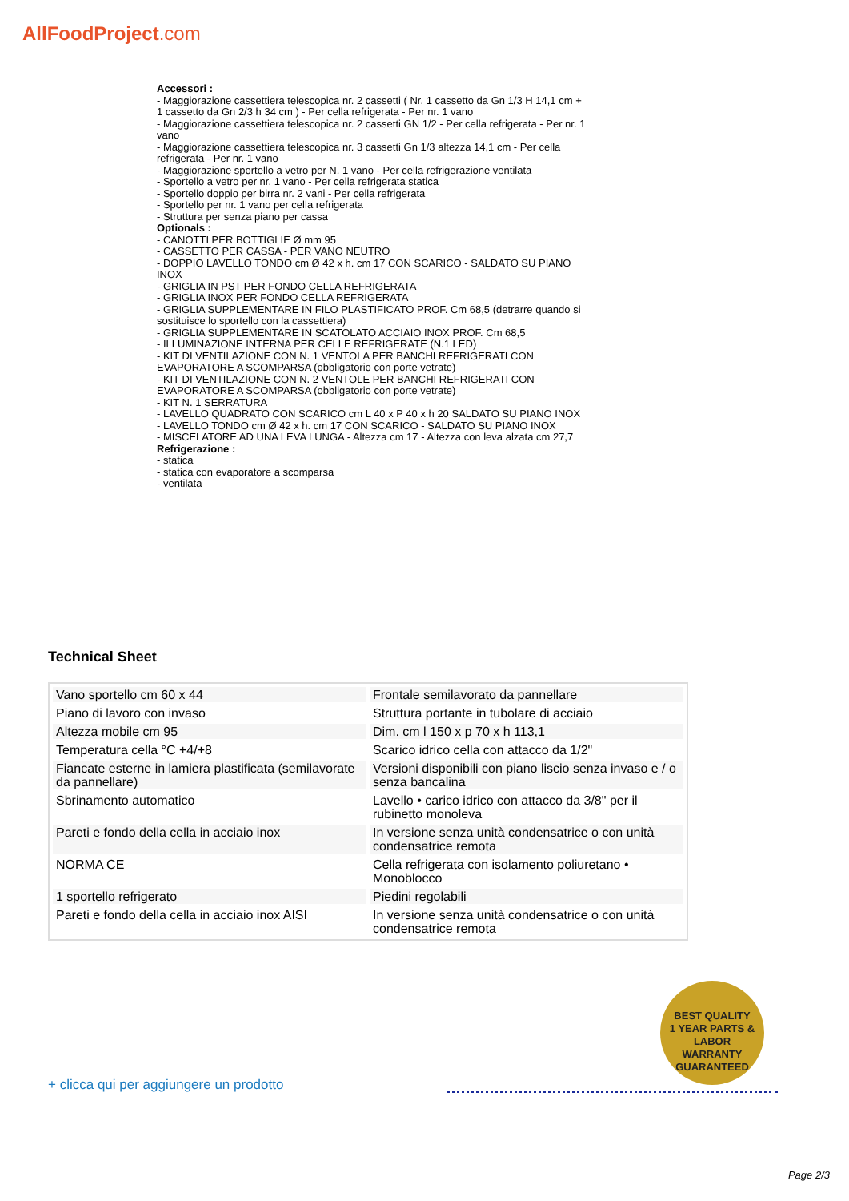AllFoodProject.com
Accessori :
- Maggiorazione cassettiera telescopica nr. 2 cassetti ( Nr. 1 cassetto da Gn 1/3 H 14,1 cm + 1 cassetto da Gn 2/3 h 34 cm ) - Per cella refrigerata - Per nr. 1 vano
- Maggiorazione cassettiera telescopica nr. 2 cassetti GN 1/2 - Per cella refrigerata - Per nr. 1 vano
- Maggiorazione cassettiera telescopica nr. 3 cassetti Gn 1/3 altezza 14,1 cm - Per cella refrigerata - Per nr. 1 vano
- Maggiorazione sportello a vetro per N. 1 vano - Per cella refrigerazione ventilata
- Sportello a vetro per nr. 1 vano - Per cella refrigerata statica
- Sportello doppio per birra nr. 2 vani - Per cella refrigerata
- Sportello per nr. 1 vano per cella refrigerata
- Struttura per senza piano per cassa
Optionals :
- CANOTTI PER BOTTIGLIE Ø mm 95
- CASSETTO PER CASSA - PER VANO NEUTRO
- DOPPIO LAVELLO TONDO cm Ø 42 x h. cm 17 CON SCARICO - SALDATO SU PIANO INOX
- GRIGLIA IN PST PER FONDO CELLA REFRIGERATA
- GRIGLIA INOX PER FONDO CELLA REFRIGERATA
- GRIGLIA SUPPLEMENTARE IN FILO PLASTIFICATO PROF. Cm 68,5 (detrarre quando si sostituisce lo sportello con la cassettiera)
- GRIGLIA SUPPLEMENTARE IN SCATOLATO ACCIAIO INOX PROF. Cm 68,5
- ILLUMINAZIONE INTERNA PER CELLE REFRIGERATE (N.1 LED)
- KIT DI VENTILAZIONE CON N. 1 VENTOLA PER BANCHI REFRIGERATI CON EVAPORATORE A SCOMPARSA (obbligatorio con porte vetrate)
- KIT DI VENTILAZIONE CON N. 2 VENTOLE PER BANCHI REFRIGERATI CON EVAPORATORE A SCOMPARSA (obbligatorio con porte vetrate)
- KIT N. 1 SERRATURA
- LAVELLO QUADRATO CON SCARICO cm L 40 x P 40 x h 20 SALDATO SU PIANO INOX
- LAVELLO TONDO cm Ø 42 x h. cm 17 CON SCARICO - SALDATO SU PIANO INOX
- MISCELATORE AD UNA LEVA LUNGA - Altezza cm 17 - Altezza con leva alzata cm 27,7
Refrigerazione :
- statica
- statica con evaporatore a scomparsa
- ventilata
Technical Sheet
| Vano sportello cm 60 x 44 | Frontale semilavorato da pannellare |
| Piano di lavoro con invaso | Struttura portante in tubolare di acciaio |
| Altezza mobile cm 95 | Dim. cm l 150 x p 70 x h 113,1 |
| Temperatura cella °C +4/+8 | Scarico idrico cella con attacco da 1/2" |
| Fiancate esterne in lamiera plastificata (semilavorate da pannellare) | Versioni disponibili con piano liscio senza invaso e / o senza bancalina |
| Sbrinamento automatico | Lavello • carico idrico con attacco da 3/8" per il rubinetto monoleva |
| Pareti e fondo della cella in acciaio inox | In versione senza unità condensatrice o con unità condensatrice remota |
| NORMA CE | Cella refrigerata con isolamento poliuretano • Monoblocco |
| 1 sportello refrigerato | Piedini regolabili |
| Pareti e fondo della cella in acciaio inox AISI | In versione senza unità condensatrice o con unità condensatrice remota |
BEST QUALITY
1 YEAR PARTS & LABOR
WARRANTY
GUARANTEED
+ clicca qui per aggiungere un prodotto
Page 2/3